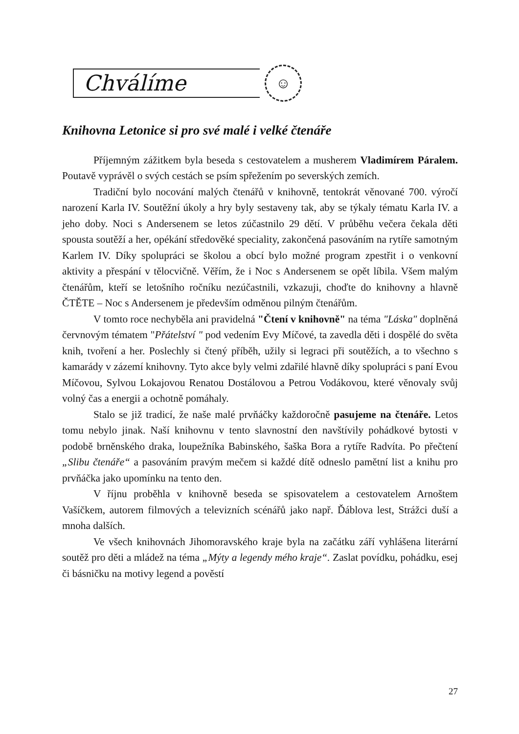Chválíme
☺
Knihovna Letonice si pro své malé i velké čtenáře
Příjemným zážitkem byla beseda s cestovatelem a musherem Vladimírem Páralem. Poutavě vyprávěl o svých cestách se psím spřežením po severských zemích.
Tradiční bylo nocování malých čtenářů v knihovně, tentokrát věnované 700. výročí narození Karla IV. Soutěžní úkoly a hry byly sestaveny tak, aby se týkaly tématu Karla IV. a jeho doby. Noci s Andersenem se letos zúčastnilo 29 dětí. V průběhu večera čekala děti spousta soutěží a her, opékání středověké speciality, zakončená pasováním na rytíře samotným Karlem IV. Díky spolupráci se školou a obcí bylo možné program zpestřit i o venkovní aktivity a přespání v tělocvičně. Věřím, že i Noc s Andersenem se opět líbila. Všem malým čtenářům, kteří se letošního ročníku nezúčastnili, vzkazuji, choďte do knihovny a hlavně ČTĚTE – Noc s Andersenem je především odměnou pilným čtenářům.
V tomto roce nechyběla ani pravidelná "Čtení v knihovně" na téma "Láska" doplněná červnovým tématem "Přátelství " pod vedením Evy Míčové, ta zavedla děti i dospělé do světa knih, tvoření a her. Poslechly si čtený příběh, užily si legraci při soutěžích, a to všechno s kamarády v zázemí knihovny. Tyto akce byly velmi zdařilé hlavně díky spolupráci s paní Evou Míčovou, Sylvou Lokajovou Renatou Dostálovou a Petrou Vodákovou, které věnovaly svůj volný čas a energii a ochotně pomáhaly.
Stalo se již tradicí, že naše malé prvňáčky každoročně pasujeme na čtenáře. Letos tomu nebylo jinak. Naší knihovnu v tento slavnostní den navštívily pohádkové bytosti v podobě brněnského draka, loupežníka Babinského, šaška Bora a rytíře Radvíta. Po přečtení „Slibu čtenáře“ a pasováním pravým mečem si každé dítě odneslo pamětní list a knihu pro prvňáčka jako upomínku na tento den.
V říjnu proběhla v knihovně beseda se spisovatelem a cestovatelem Arnoštem Vašíčkem, autorem filmových a televizních scénářů jako např. Ďáblova lest, Strážci duší a mnoha dalších.
Ve všech knihovnách Jihomoravského kraje byla na začátku září vyhlášena literární soutěž pro děti a mládež na téma „Mýty a legendy mého kraje“. Zaslat povídku, pohádku, esej či básničku na motivy legend a pověstí
27